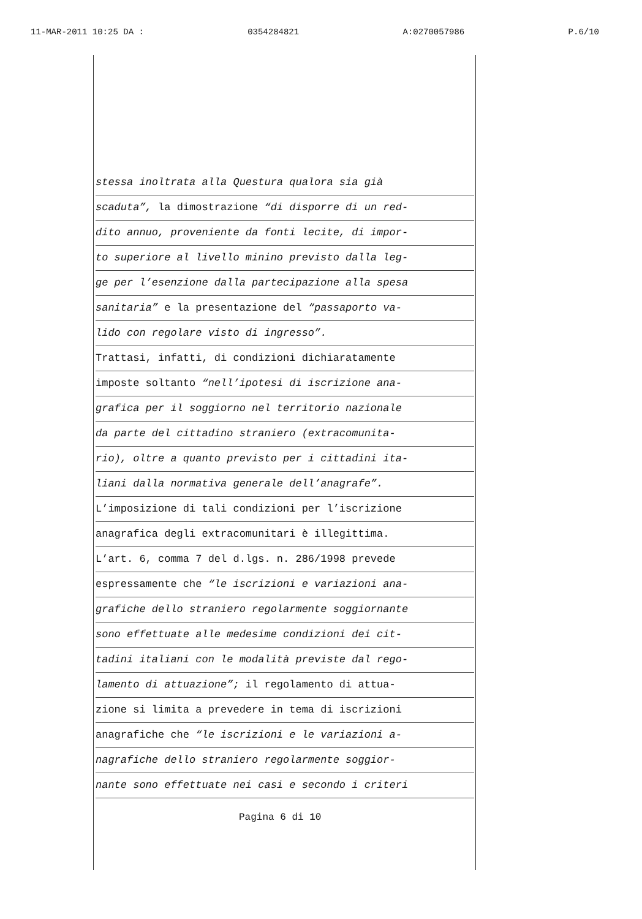11-MAR-2011 10:25 DA : 0354284821 A:0270057986 P.6/10
stessa inoltrata alla Questura qualora sia già
scaduta”, la dimostrazione “di disporre di un red-
dito annuo, proveniente da fonti lecite, di impor-
to superiore al livello minino previsto dalla leg-
ge per l’esenzione dalla partecipazione alla spesa
sanitaria” e la presentazione del “passaporto va-
lido con regolare visto di ingresso”.
Trattasi, infatti, di condizioni dichiaratamente
imposte soltanto “nell’ipotesi di iscrizione ana-
grafica per il soggiorno nel territorio nazionale
da parte del cittadino straniero (extracomunita-
rio), oltre a quanto previsto per i cittadini ita-
liani dalla normativa generale dell’anagrafe”.
L’imposizione di tali condizioni per l’iscrizione
anagrafica degli extracomunitari è illegittima.
L’art. 6, comma 7 del d.lgs. n. 286/1998 prevede
espressamente che “le iscrizioni e variazioni ana-
grafiche dello straniero regolarmente soggiornante
sono effettuate alle medesime condizioni dei cit-
tadini italiani con le modalità previste dal rego-
lamento di attuazione”; il regolamento di attua-
zione si limita a prevedere in tema di iscrizioni
anagrafiche che “le iscrizioni e le variazioni a-
nagrafiche dello straniero regolarmente soggior-
nante sono effettuate nei casi e secondo i criteri
Pagina 6 di 10